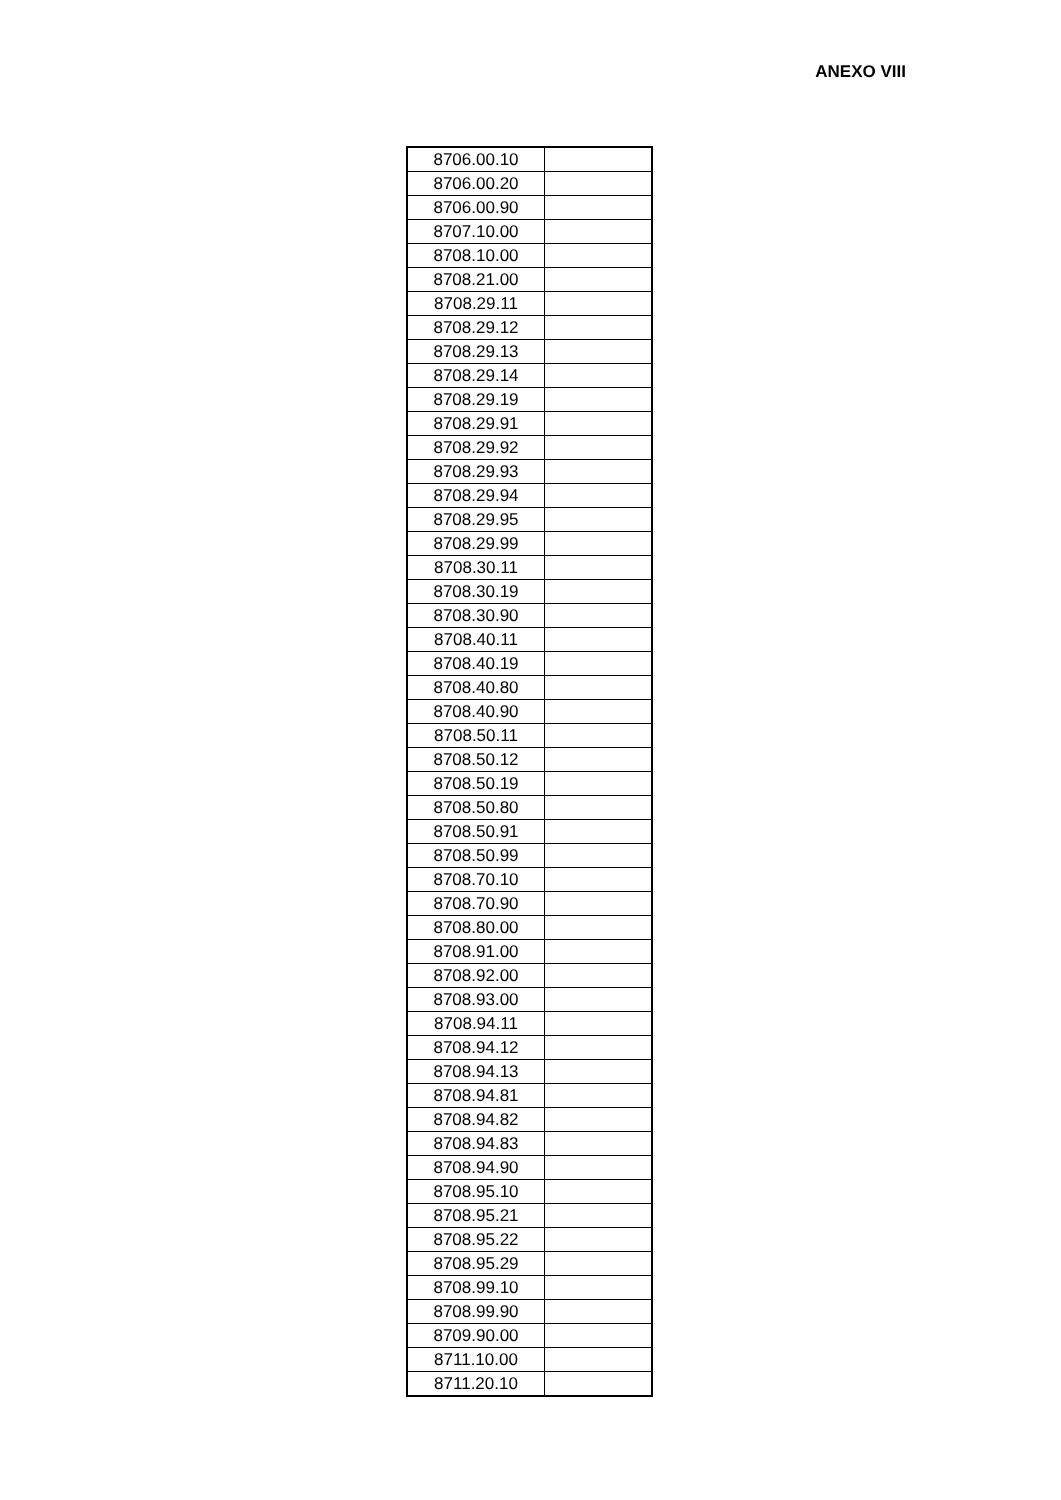ANEXO VIII
| 8706.00.10 | |
| 8706.00.20 | |
| 8706.00.90 | |
| 8707.10.00 | |
| 8708.10.00 | |
| 8708.21.00 | |
| 8708.29.11 | |
| 8708.29.12 | |
| 8708.29.13 | |
| 8708.29.14 | |
| 8708.29.19 | |
| 8708.29.91 | |
| 8708.29.92 | |
| 8708.29.93 | |
| 8708.29.94 | |
| 8708.29.95 | |
| 8708.29.99 | |
| 8708.30.11 | |
| 8708.30.19 | |
| 8708.30.90 | |
| 8708.40.11 | |
| 8708.40.19 | |
| 8708.40.80 | |
| 8708.40.90 | |
| 8708.50.11 | |
| 8708.50.12 | |
| 8708.50.19 | |
| 8708.50.80 | |
| 8708.50.91 | |
| 8708.50.99 | |
| 8708.70.10 | |
| 8708.70.90 | |
| 8708.80.00 | |
| 8708.91.00 | |
| 8708.92.00 | |
| 8708.93.00 | |
| 8708.94.11 | |
| 8708.94.12 | |
| 8708.94.13 | |
| 8708.94.81 | |
| 8708.94.82 | |
| 8708.94.83 | |
| 8708.94.90 | |
| 8708.95.10 | |
| 8708.95.21 | |
| 8708.95.22 | |
| 8708.95.29 | |
| 8708.99.10 | |
| 8708.99.90 | |
| 8709.90.00 | |
| 8711.10.00 | |
| 8711.20.10 | |